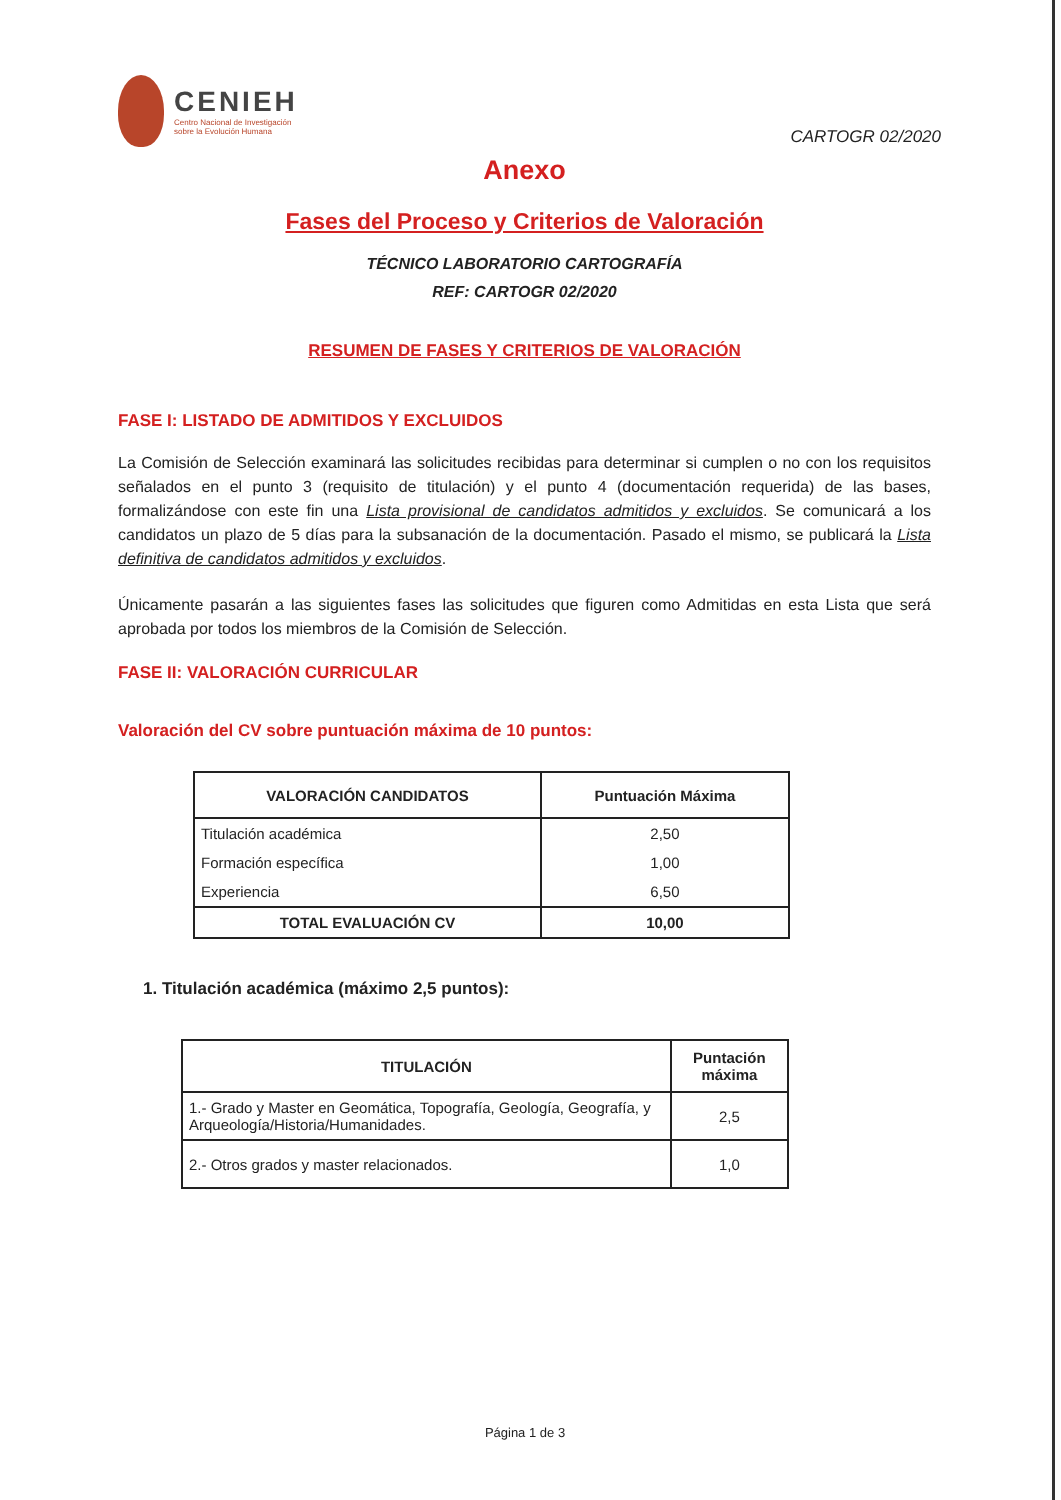CENIEH
Centro Nacional de Investigación
sobre la Evolución Humana
CARTOGR 02/2020
Anexo
Fases del Proceso y Criterios de Valoración
TÉCNICO LABORATORIO CARTOGRAFÍA
REF: CARTOGR 02/2020
RESUMEN DE FASES Y CRITERIOS DE VALORACIÓN
FASE I: LISTADO DE ADMITIDOS Y EXCLUIDOS
La Comisión de Selección examinará las solicitudes recibidas para determinar si cumplen o no con los requisitos señalados en el punto 3 (requisito de titulación) y el punto 4 (documentación requerida) de las bases, formalizándose con este fin una Lista provisional de candidatos admitidos y excluidos. Se comunicará a los candidatos un plazo de 5 días para la subsanación de la documentación. Pasado el mismo, se publicará la Lista definitiva de candidatos admitidos y excluidos.
Únicamente pasarán a las siguientes fases las solicitudes que figuren como Admitidas en esta Lista que será aprobada por todos los miembros de la Comisión de Selección.
FASE II: VALORACIÓN CURRICULAR
Valoración del CV sobre puntuación máxima de 10 puntos:
| VALORACIÓN CANDIDATOS | Puntuación Máxima |
| --- | --- |
| Titulación académica | 2,50 |
| Formación específica | 1,00 |
| Experiencia | 6,50 |
| TOTAL EVALUACIÓN CV | 10,00 |
1. Titulación académica (máximo 2,5 puntos):
| TITULACIÓN | Puntación máxima |
| --- | --- |
| 1.- Grado y Master en Geomática, Topografía, Geología, Geografía, y Arqueología/Historia/Humanidades. | 2,5 |
| 2.- Otros grados y master relacionados. | 1,0 |
Página 1 de 3